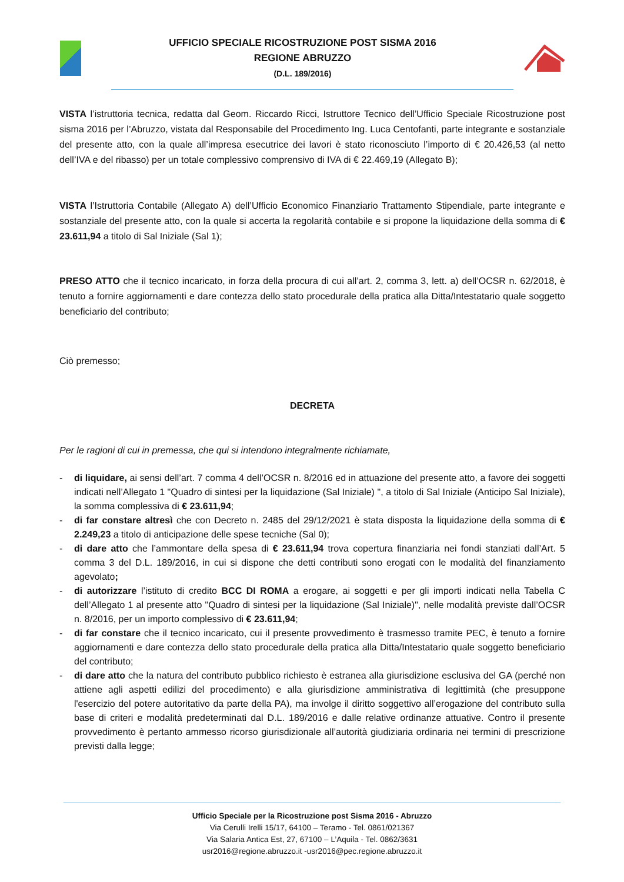UFFICIO SPECIALE RICOSTRUZIONE POST SISMA 2016
REGIONE ABRUZZO
(D.L. 189/2016)
VISTA l’istruttoria tecnica, redatta dal Geom. Riccardo Ricci, Istruttore Tecnico dell’Ufficio Speciale Ricostruzione post sisma 2016 per l’Abruzzo, vistata dal Responsabile del Procedimento Ing. Luca Centofanti, parte integrante e sostanziale del presente atto, con la quale all’impresa esecutrice dei lavori è stato riconosciuto l’importo di € 20.426,53 (al netto dell’IVA e del ribasso) per un totale complessivo comprensivo di IVA di € 22.469,19 (Allegato B);
VISTA l’Istruttoria Contabile (Allegato A) dell’Ufficio Economico Finanziario Trattamento Stipendiale, parte integrante e sostanziale del presente atto, con la quale si accerta la regolarità contabile e si propone la liquidazione della somma di € 23.611,94 a titolo di Sal Iniziale (Sal 1);
PRESO ATTO che il tecnico incaricato, in forza della procura di cui all’art. 2, comma 3, lett. a) dell’OCSR n. 62/2018, è tenuto a fornire aggiornamenti e dare contezza dello stato procedurale della pratica alla Ditta/Intestatario quale soggetto beneficiario del contributo;
Ciò premesso;
DECRETA
Per le ragioni di cui in premessa, che qui si intendono integralmente richiamate,
- di liquidare, ai sensi dell’art. 7 comma 4 dell’OCSR n. 8/2016 ed in attuazione del presente atto, a favore dei soggetti indicati nell’Allegato 1 "Quadro di sintesi per la liquidazione (Sal Iniziale) ", a titolo di Sal Iniziale (Anticipo Sal Iniziale), la somma complessiva di € 23.611,94;
- di far constare altresì che con Decreto n. 2485 del 29/12/2021 è stata disposta la liquidazione della somma di € 2.249,23 a titolo di anticipazione delle spese tecniche (Sal 0);
- di dare atto che l’ammontare della spesa di € 23.611,94 trova copertura finanziaria nei fondi stanziati dall’Art. 5 comma 3 del D.L. 189/2016, in cui si dispone che detti contributi sono erogati con le modalità del finanziamento agevolato;
- di autorizzare l’istituto di credito BCC DI ROMA a erogare, ai soggetti e per gli importi indicati nella Tabella C dell’Allegato 1 al presente atto "Quadro di sintesi per la liquidazione (Sal Iniziale)", nelle modalità previste dall’OCSR n. 8/2016, per un importo complessivo di € 23.611,94;
- di far constare che il tecnico incaricato, cui il presente provvedimento è trasmesso tramite PEC, è tenuto a fornire aggiornamenti e dare contezza dello stato procedurale della pratica alla Ditta/Intestatario quale soggetto beneficiario del contributo;
- di dare atto che la natura del contributo pubblico richiesto è estranea alla giurisdizione esclusiva del GA (perché non attiene agli aspetti edilizi del procedimento) e alla giurisdizione amministrativa di legittimità (che presuppone l'esercizio del potere autoritativo da parte della PA), ma involge il diritto soggettivo all’erogazione del contributo sulla base di criteri e modalità predeterminati dal D.L. 189/2016 e dalle relative ordinanze attuative. Contro il presente provvedimento è pertanto ammesso ricorso giurisdizionale all’autorità giudiziaria ordinaria nei termini di prescrizione previsti dalla legge;
Ufficio Speciale per la Ricostruzione post Sisma 2016 - Abruzzo
Via Cerulli Irelli 15/17, 64100 – Teramo - Tel. 0861/021367
Via Salaria Antica Est, 27, 67100 – L’Aquila - Tel. 0862/3631
usr2016@regione.abruzzo.it -usr2016@pec.regione.abruzzo.it